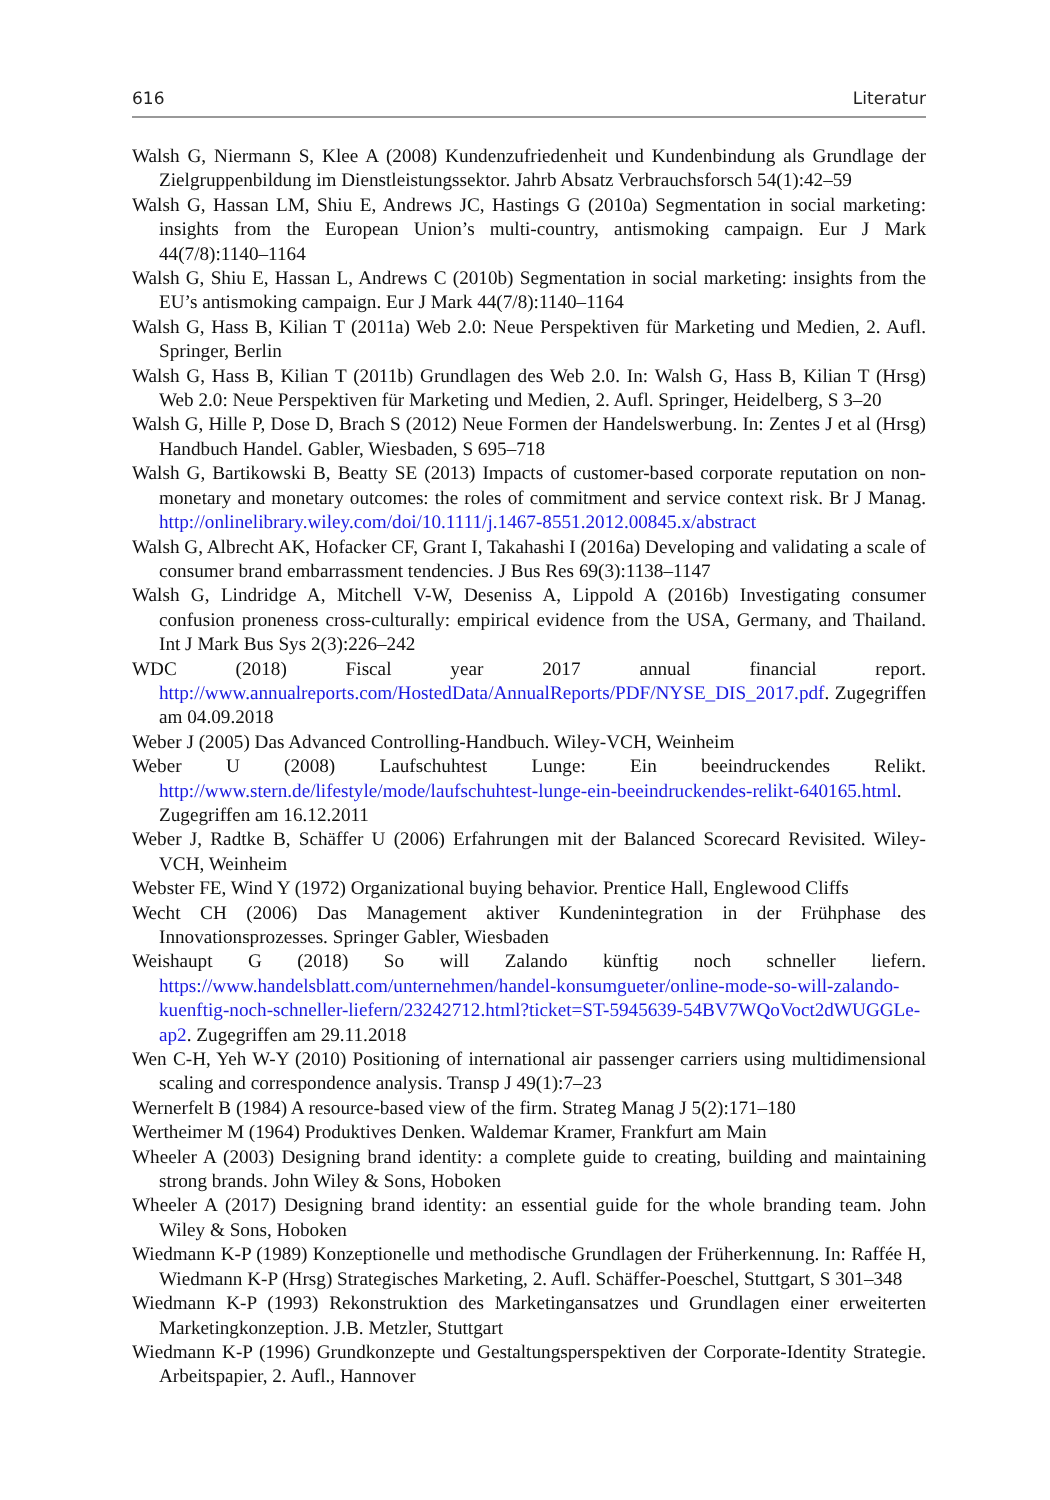616 Literatur
Walsh G, Niermann S, Klee A (2008) Kundenzufriedenheit und Kundenbindung als Grundlage der Zielgruppenbildung im Dienstleistungssektor. Jahrb Absatz Verbrauchsforsch 54(1):42–59
Walsh G, Hassan LM, Shiu E, Andrews JC, Hastings G (2010a) Segmentation in social marketing: insights from the European Union’s multi-country, antismoking campaign. Eur J Mark 44(7/8):1140–1164
Walsh G, Shiu E, Hassan L, Andrews C (2010b) Segmentation in social marketing: insights from the EU’s antismoking campaign. Eur J Mark 44(7/8):1140–1164
Walsh G, Hass B, Kilian T (2011a) Web 2.0: Neue Perspektiven für Marketing und Medien, 2. Aufl. Springer, Berlin
Walsh G, Hass B, Kilian T (2011b) Grundlagen des Web 2.0. In: Walsh G, Hass B, Kilian T (Hrsg) Web 2.0: Neue Perspektiven für Marketing und Medien, 2. Aufl. Springer, Heidelberg, S 3–20
Walsh G, Hille P, Dose D, Brach S (2012) Neue Formen der Handelswerbung. In: Zentes J et al (Hrsg) Handbuch Handel. Gabler, Wiesbaden, S 695–718
Walsh G, Bartikowski B, Beatty SE (2013) Impacts of customer-based corporate reputation on non-monetary and monetary outcomes: the roles of commitment and service context risk. Br J Manag. http://onlinelibrary.wiley.com/doi/10.1111/j.1467-8551.2012.00845.x/abstract
Walsh G, Albrecht AK, Hofacker CF, Grant I, Takahashi I (2016a) Developing and validating a scale of consumer brand embarrassment tendencies. J Bus Res 69(3):1138–1147
Walsh G, Lindridge A, Mitchell V-W, Deseniss A, Lippold A (2016b) Investigating consumer confusion proneness cross-culturally: empirical evidence from the USA, Germany, and Thailand. Int J Mark Bus Sys 2(3):226–242
WDC (2018) Fiscal year 2017 annual financial report. http://www.annualreports.com/HostedData/AnnualReports/PDF/NYSE_DIS_2017.pdf. Zugegriffen am 04.09.2018
Weber J (2005) Das Advanced Controlling-Handbuch. Wiley-VCH, Weinheim
Weber U (2008) Laufschuhtest Lunge: Ein beeindruckendes Relikt. http://www.stern.de/lifestyle/mode/laufschuhtest-lunge-ein-beeindruckendes-relikt-640165.html. Zugegriffen am 16.12.2011
Weber J, Radtke B, Schäffer U (2006) Erfahrungen mit der Balanced Scorecard Revisited. Wiley-VCH, Weinheim
Webster FE, Wind Y (1972) Organizational buying behavior. Prentice Hall, Englewood Cliffs
Wecht CH (2006) Das Management aktiver Kundenintegration in der Frühphase des Innovationsprozesses. Springer Gabler, Wiesbaden
Weishaupt G (2018) So will Zalando künftig noch schneller liefern. https://www.handelsblatt.com/unternehmen/handel-konsumgueter/online-mode-so-will-zalando-kuenftig-noch-schneller-liefern/23242712.html?ticket=ST-5945639-54BV7WQoVoct2dWUGGLe-ap2. Zugegriffen am 29.11.2018
Wen C-H, Yeh W-Y (2010) Positioning of international air passenger carriers using multidimensional scaling and correspondence analysis. Transp J 49(1):7–23
Wernerfelt B (1984) A resource-based view of the firm. Strateg Manag J 5(2):171–180
Wertheimer M (1964) Produktives Denken. Waldemar Kramer, Frankfurt am Main
Wheeler A (2003) Designing brand identity: a complete guide to creating, building and maintaining strong brands. John Wiley & Sons, Hoboken
Wheeler A (2017) Designing brand identity: an essential guide for the whole branding team. John Wiley & Sons, Hoboken
Wiedmann K-P (1989) Konzeptionelle und methodische Grundlagen der Früherkennung. In: Raffée H, Wiedmann K-P (Hrsg) Strategisches Marketing, 2. Aufl. Schäffer-Poeschel, Stuttgart, S 301–348
Wiedmann K-P (1993) Rekonstruktion des Marketingansatzes und Grundlagen einer erweiterten Marketingkonzeption. J.B. Metzler, Stuttgart
Wiedmann K-P (1996) Grundkonzepte und Gestaltungsperspektiven der Corporate-Identity Strategie. Arbeitspapier, 2. Aufl., Hannover